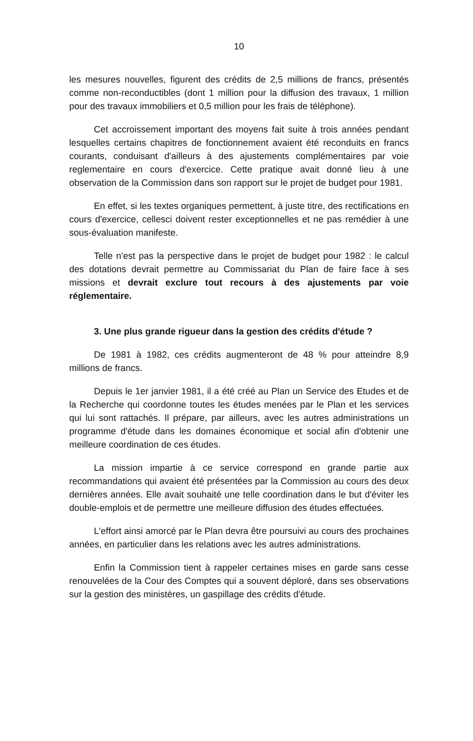10
les mesures nouvelles, figurent des crédits de 2,5 millions de francs, présentés comme non-reconductibles (dont 1 million pour la diffusion des travaux, 1 million pour des travaux immobiliers et 0,5 million pour les frais de téléphone).
Cet accroissement important des moyens fait suite à trois années pendant lesquelles certains chapitres de fonctionnement avaient été reconduits en francs courants, conduisant d'ailleurs à des ajustements complémentaires par voie reglementaire en cours d'exercice. Cette pratique avait donné lieu à une observation de la Commission dans son rapport sur le projet de budget pour 1981.
En effet, si les textes organiques permettent, à juste titre, des rectifications en cours d'exercice, cellesci doivent rester exceptionnelles et ne pas remédier à une sous-évaluation manifeste.
Telle n'est pas la perspective dans le projet de budget pour 1982 : le calcul des dotations devrait permettre au Commissariat du Plan de faire face à ses missions et devrait exclure tout recours à des ajustements par voie réglementaire.
3. Une plus grande rigueur dans la gestion des crédits d'étude ?
De 1981 à 1982, ces crédits augmenteront de 48 % pour atteindre 8,9 millions de francs.
Depuis le 1er janvier 1981, il a été créé au Plan un Service des Etudes et de la Recherche qui coordonne toutes les études menées par le Plan et les services qui lui sont rattachés. Il prépare, par ailleurs, avec les autres administrations un programme d'étude dans les domaines économique et social afin d'obtenir une meilleure coordination de ces études.
La mission impartie à ce service correspond en grande partie aux recommandations qui avaient été présentées par la Commission au cours des deux dernières années. Elle avait souhaité une telle coordination dans le but d'éviter les double-emplois et de permettre une meilleure diffusion des études effectuées.
L'effort ainsi amorcé par le Plan devra être poursuivi au cours des prochaines années, en particulier dans les relations avec les autres administrations.
Enfin la Commission tient à rappeler certaines mises en garde sans cesse renouvelées de la Cour des Comptes qui a souvent déploré, dans ses observations sur la gestion des ministères, un gaspillage des crédits d'étude.